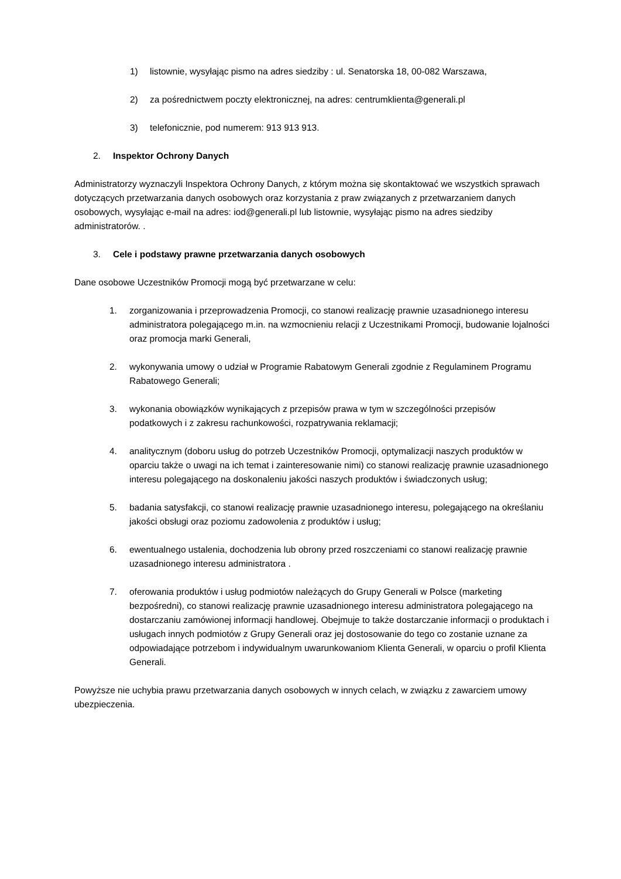1) listownie, wysyłając pismo na adres siedziby : ul. Senatorska 18, 00-082 Warszawa,
2) za pośrednictwem poczty elektronicznej, na adres: centrumklienta@generali.pl
3) telefonicznie, pod numerem: 913 913 913.
2. Inspektor Ochrony Danych
Administratorzy wyznaczyli Inspektora Ochrony Danych, z którym można się skontaktować we wszystkich sprawach dotyczących przetwarzania danych osobowych oraz korzystania z praw związanych z przetwarzaniem danych osobowych, wysyłając e-mail na adres: iod@generali.pl lub listownie, wysyłając pismo na adres siedziby administratorów. .
3. Cele i podstawy prawne przetwarzania danych osobowych
Dane osobowe Uczestników Promocji mogą być przetwarzane w celu:
1. zorganizowania i przeprowadzenia Promocji, co stanowi realizację prawnie uzasadnionego interesu administratora polegającego m.in. na wzmocnieniu relacji z Uczestnikami Promocji, budowanie lojalności oraz promocja marki Generali,
2. wykonywania umowy o udział w Programie Rabatowym Generali zgodnie z Regulaminem Programu Rabatowego Generali;
3. wykonania obowiązków wynikających z przepisów prawa w tym w szczególności przepisów podatkowych i z zakresu rachunkowości, rozpatrywania reklamacji;
4. analitycznym (doboru usług do potrzeb Uczestników Promocji, optymalizacji naszych produktów w oparciu także o uwagi na ich temat i zainteresowanie nimi) co stanowi realizację prawnie uzasadnionego interesu polegającego na doskonaleniu jakości naszych produktów i świadczonych usług;
5. badania satysfakcji, co stanowi realizację prawnie uzasadnionego interesu, polegającego na określaniu jakości obsługi oraz poziomu zadowolenia z produktów i usług;
6. ewentualnego ustalenia, dochodzenia lub obrony przed roszczeniami co stanowi realizację prawnie uzasadnionego interesu administratora .
7. oferowania produktów i usług podmiotów należących do Grupy Generali w Polsce (marketing bezpośredni), co stanowi realizację prawnie uzasadnionego interesu administratora polegającego na dostarczaniu zamówionej informacji handlowej. Obejmuje to także dostarczanie informacji o produktach i usługach innych podmiotów z Grupy Generali oraz jej dostosowanie do tego co zostanie uznane za odpowiadające potrzebom i indywidualnym uwarunkowaniom Klienta Generali, w oparciu o profil Klienta Generali.
Powyższe nie uchybia prawu przetwarzania danych osobowych w innych celach, w związku z zawarciem umowy ubezpieczenia.